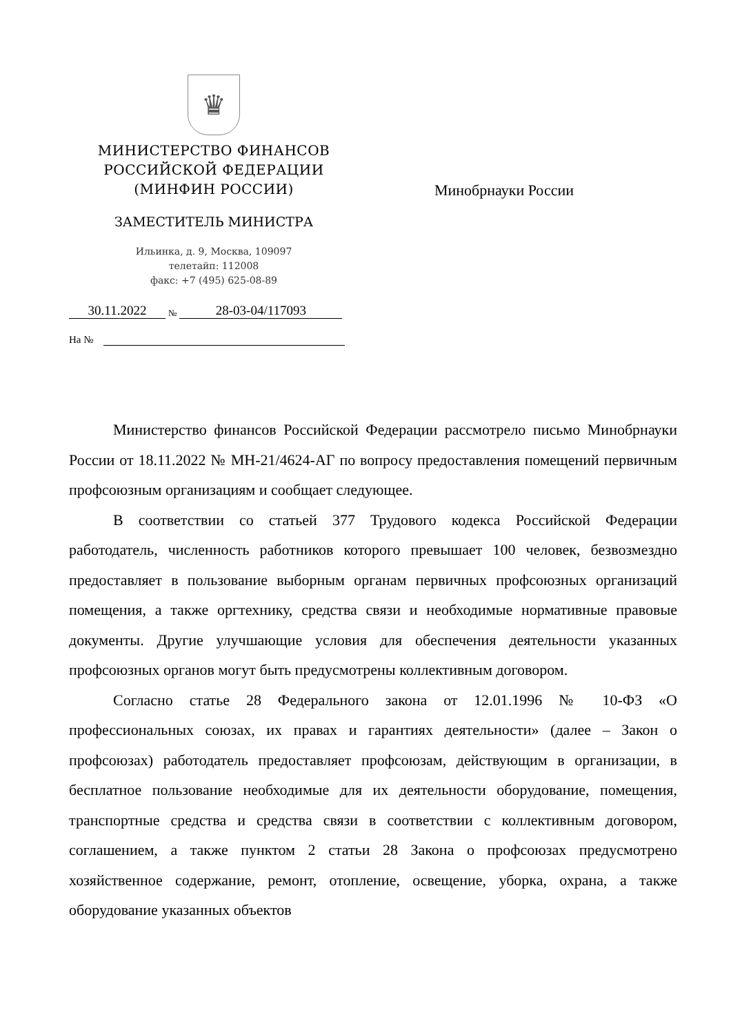♛
МИНИСТЕРСТВО ФИНАНСОВ
РОССИЙСКОЙ ФЕДЕРАЦИИ
(МИНФИН РОССИИ)
ЗАМЕСТИТЕЛЬ МИНИСТРА
Ильинка, д. 9, Москва, 109097
телетайп: 112008
факс: +7 (495) 625-08-89
30.11.2022 № 28-03-04/117093
На №
Минобрнауки России
Министерство финансов Российской Федерации рассмотрело письмо Минобрнауки России от 18.11.2022 № МН-21/4624-АГ по вопросу предоставления помещений первичным профсоюзным организациям и сообщает следующее.
В соответствии со статьей 377 Трудового кодекса Российской Федерации работодатель, численность работников которого превышает 100 человек, безвозмездно предоставляет в пользование выборным органам первичных профсоюзных организаций помещения, а также оргтехнику, средства связи и необходимые нормативные правовые документы. Другие улучшающие условия для обеспечения деятельности указанных профсоюзных органов могут быть предусмотрены коллективным договором.
Согласно статье 28 Федерального закона от 12.01.1996 № 10-ФЗ «О профессиональных союзах, их правах и гарантиях деятельности» (далее – Закон о профсоюзах) работодатель предоставляет профсоюзам, действующим в организации, в бесплатное пользование необходимые для их деятельности оборудование, помещения, транспортные средства и средства связи в соответствии с коллективным договором, соглашением, а также пунктом 2 статьи 28 Закона о профсоюзах предусмотрено хозяйственное содержание, ремонт, отопление, освещение, уборка, охрана, а также оборудование указанных объектов